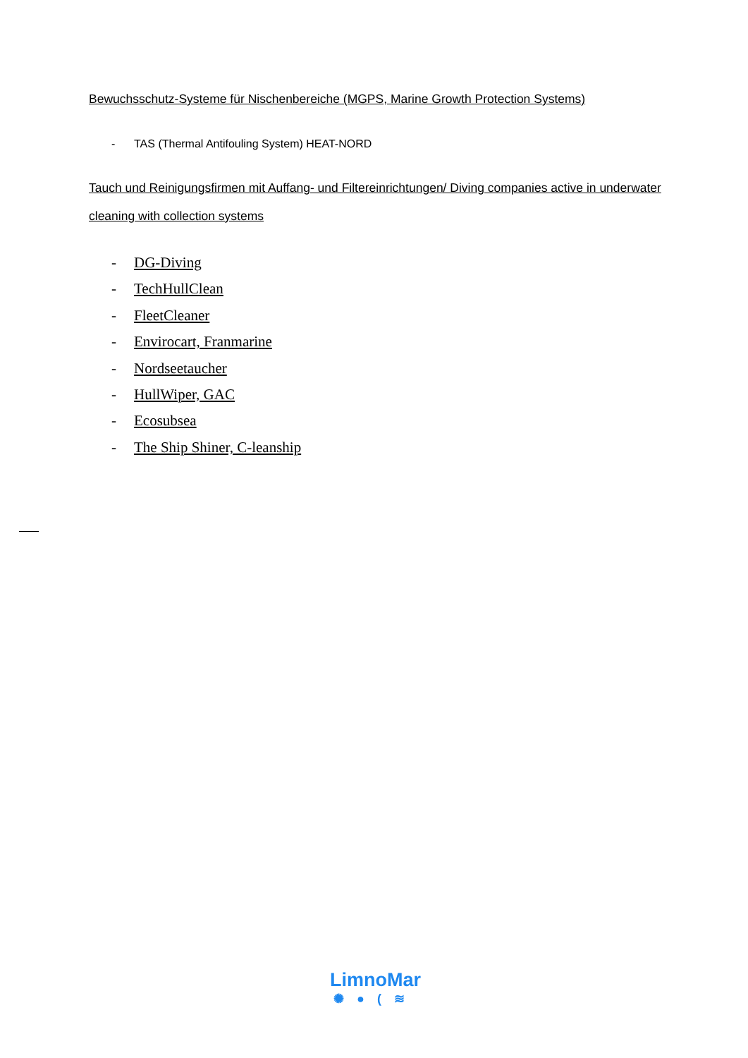Bewuchsschutz-Systeme für Nischenbereiche (MGPS, Marine Growth Protection Systems)
- TAS (Thermal Antifouling System) HEAT-NORD
Tauch und Reinigungsfirmen mit Auffang- und Filtereinrichtungen/ Diving companies active in underwater cleaning with collection systems
- DG-Diving
- TechHullClean
- FleetCleaner
- Envirocart, Franmarine
- Nordseetaucher
- HullWiper, GAC
- Ecosubsea
- The Ship Shiner, C-leanship
LimnoMar
✺●(≋